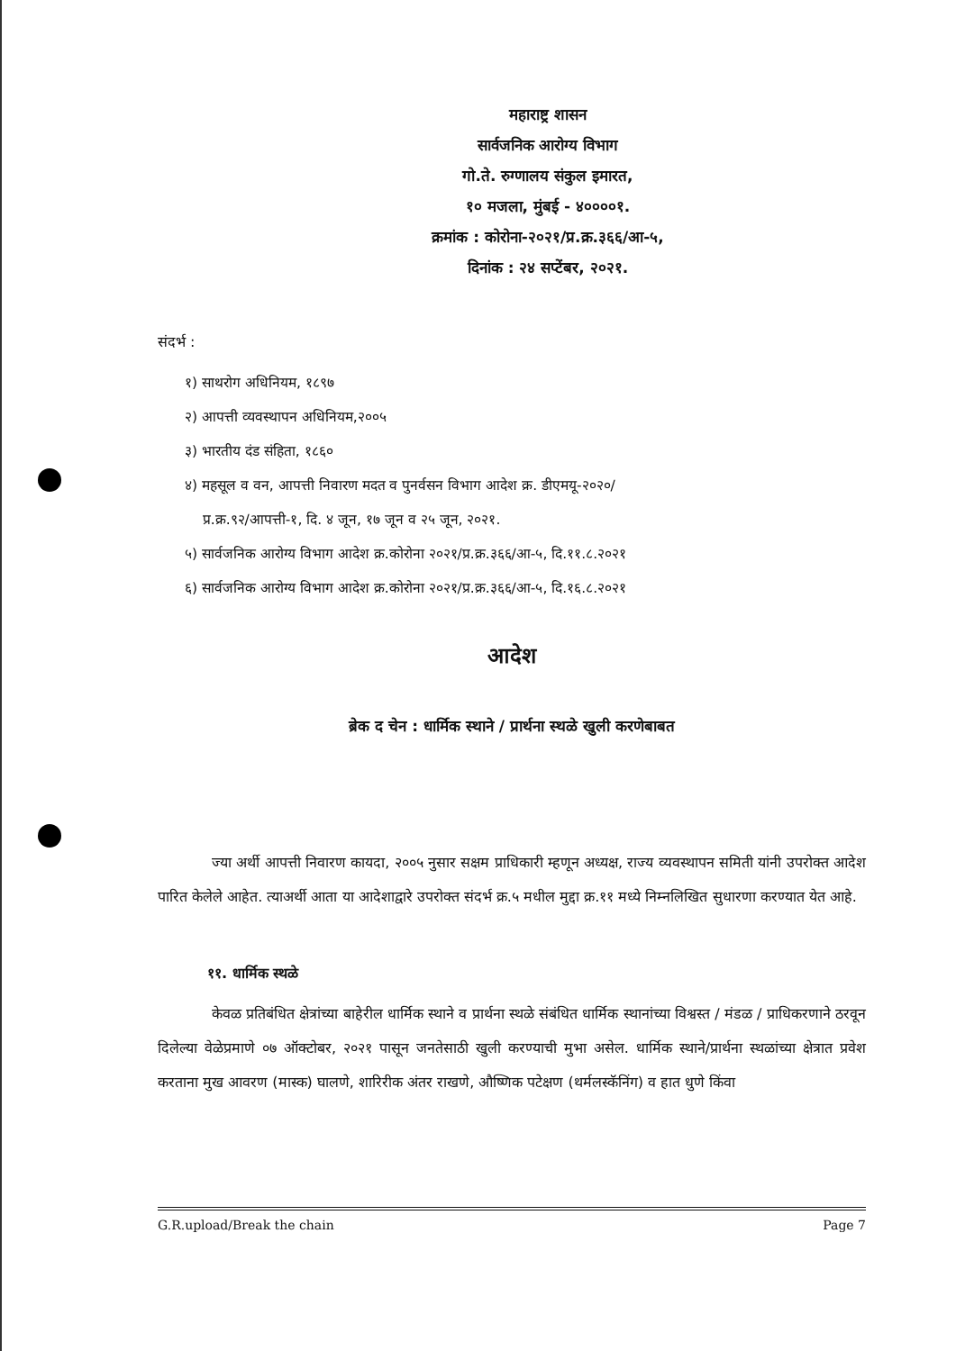महाराष्ट्र शासन
सार्वजनिक आरोग्य विभाग
गो.ते. रुग्णालय संकुल इमारत,
१० मजला, मुंबई - ४००००१.
क्रमांक : कोरोना-२०२१/प्र.क्र.३६६/आ-५,
दिनांक : २४ सप्टेंबर, २०२१.
संदर्भ :
१) साथरोग अधिनियम, १८९७
२) आपत्ती व्यवस्थापन अधिनियम,२००५
३) भारतीय दंड संहिता, १८६०
४) महसूल व वन, आपत्ती निवारण मदत व पुनर्वसन विभाग आदेश क्र. डीएमयू-२०२०/
प्र.क्र.९२/आपत्ती-१, दि. ४ जून, १७ जून व २५ जून, २०२१.
५) सार्वजनिक आरोग्य विभाग आदेश क्र.कोरोना २०२१/प्र.क्र.३६६/आ-५, दि.११.८.२०२१
६) सार्वजनिक आरोग्य विभाग आदेश क्र.कोरोना २०२१/प्र.क्र.३६६/आ-५, दि.१६.८.२०२१
आदेश
ब्रेक द चेन : धार्मिक स्थाने / प्रार्थना स्थळे खुली करणेबाबत
ज्या अर्थी आपत्ती निवारण कायदा, २००५ नुसार सक्षम प्राधिकारी म्हणून अध्यक्ष, राज्य व्यवस्थापन समिती यांनी उपरोक्त आदेश पारित केलेले आहेत. त्याअर्थी आता या आदेशाद्वारे उपरोक्त संदर्भ क्र.५ मधील मुद्दा क्र.११ मध्ये निम्नलिखित सुधारणा करण्यात येत आहे.
११. धार्मिक स्थळे
केवळ प्रतिबंधित क्षेत्रांच्या बाहेरील धार्मिक स्थाने व प्रार्थना स्थळे संबंधित धार्मिक स्थानांच्या विश्वस्त / मंडळ / प्राधिकरणाने ठरवून दिलेल्या वेळेप्रमाणे ०७ ऑक्टोबर, २०२१ पासून जनतेसाठी खुली करण्याची मुभा असेल. धार्मिक स्थाने/प्रार्थना स्थळांच्या क्षेत्रात प्रवेश करताना मुख आवरण (मास्क) घालणे, शारिरीक अंतर राखणे, औष्णिक पटेक्षण (थर्मलस्कॅनिंग) व हात धुणे किंवा
G.R.upload/Break the chain Page 7